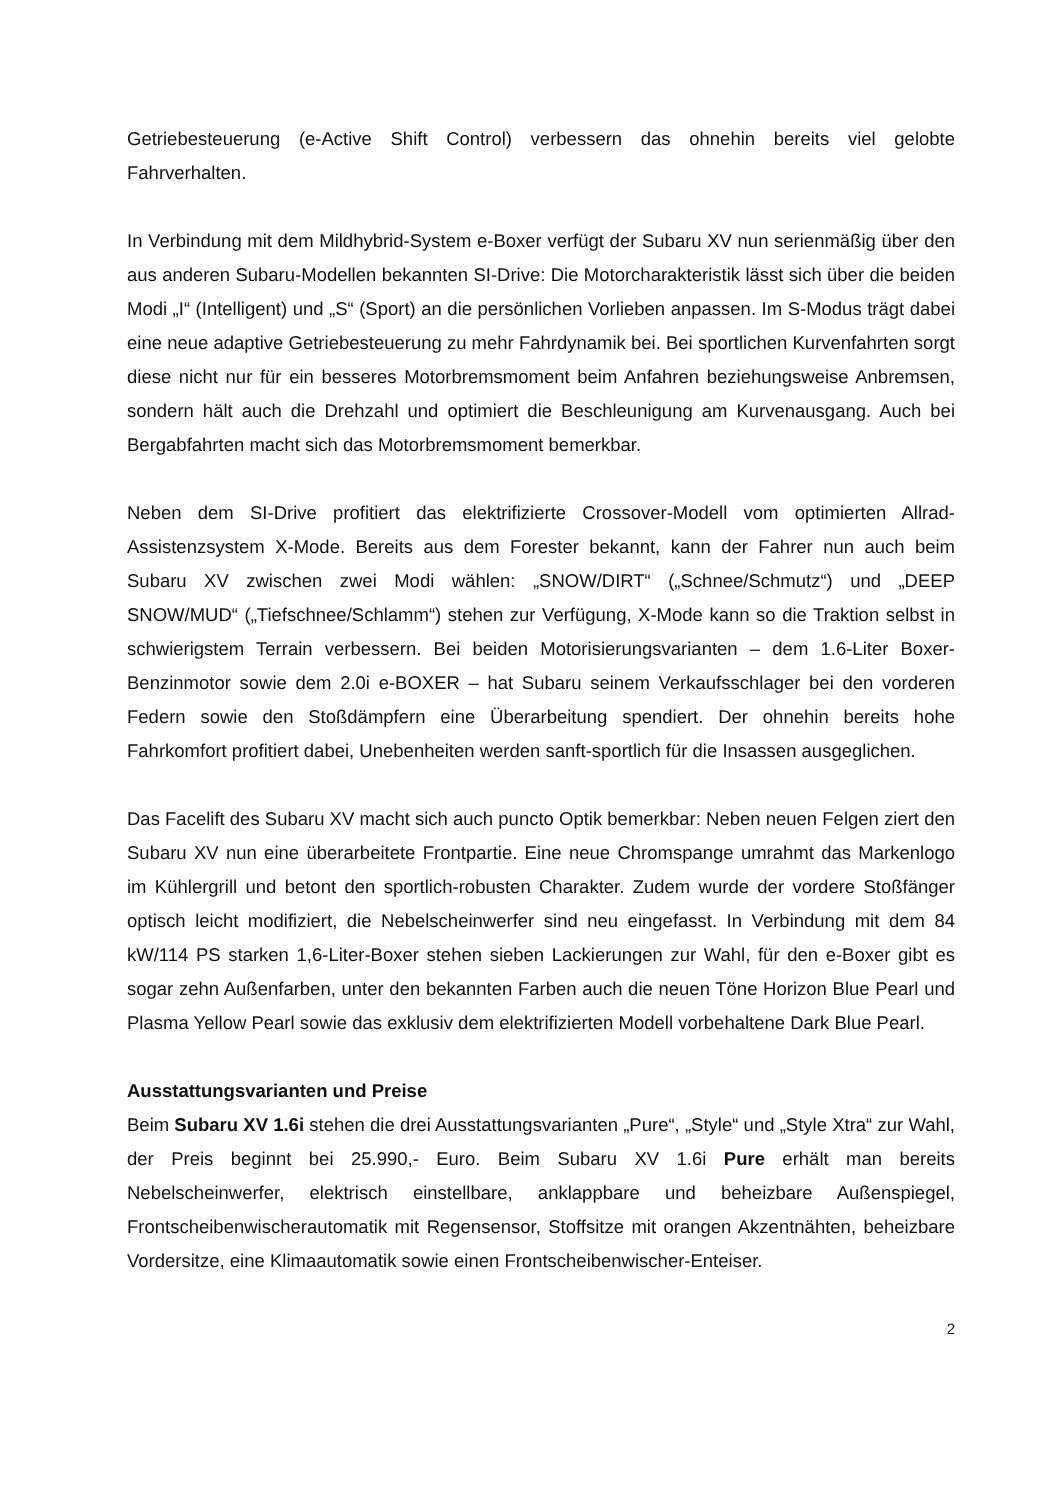Getriebesteuerung (e-Active Shift Control) verbessern das ohnehin bereits viel gelobte Fahrverhalten.
In Verbindung mit dem Mildhybrid-System e-Boxer verfügt der Subaru XV nun serienmäßig über den aus anderen Subaru-Modellen bekannten SI-Drive: Die Motorcharakteristik lässt sich über die beiden Modi „I“ (Intelligent) und „S“ (Sport) an die persönlichen Vorlieben anpassen. Im S-Modus trägt dabei eine neue adaptive Getriebesteuerung zu mehr Fahrdynamik bei. Bei sportlichen Kurvenfahrten sorgt diese nicht nur für ein besseres Motorbremsmoment beim Anfahren beziehungsweise Anbremsen, sondern hält auch die Drehzahl und optimiert die Beschleunigung am Kurvenausgang. Auch bei Bergabfahrten macht sich das Motorbremsmoment bemerkbar.
Neben dem SI-Drive profitiert das elektrifizierte Crossover-Modell vom optimierten Allrad-Assistenzsystem X-Mode. Bereits aus dem Forester bekannt, kann der Fahrer nun auch beim Subaru XV zwischen zwei Modi wählen: „SNOW/DIRT“ („Schnee/Schmutz“) und „DEEP SNOW/MUD“ („Tiefschnee/Schlamm“) stehen zur Verfügung, X-Mode kann so die Traktion selbst in schwierigstem Terrain verbessern. Bei beiden Motorisierungsvarianten – dem 1.6-Liter Boxer-Benzinmotor sowie dem 2.0i e-BOXER – hat Subaru seinem Verkaufsschlager bei den vorderen Federn sowie den Stoßdämpfern eine Überarbeitung spendiert. Der ohnehin bereits hohe Fahrkomfort profitiert dabei, Unebenheiten werden sanft-sportlich für die Insassen ausgeglichen.
Das Facelift des Subaru XV macht sich auch puncto Optik bemerkbar: Neben neuen Felgen ziert den Subaru XV nun eine überarbeitete Frontpartie. Eine neue Chromspange umrahmt das Markenlogo im Kühlergrill und betont den sportlich-robusten Charakter. Zudem wurde der vordere Stoßfänger optisch leicht modifiziert, die Nebelscheinwerfer sind neu eingefasst. In Verbindung mit dem 84 kW/114 PS starken 1,6-Liter-Boxer stehen sieben Lackierungen zur Wahl, für den e-Boxer gibt es sogar zehn Außenfarben, unter den bekannten Farben auch die neuen Töne Horizon Blue Pearl und Plasma Yellow Pearl sowie das exklusiv dem elektrifizierten Modell vorbehaltene Dark Blue Pearl.
Ausstattungsvarianten und Preise
Beim Subaru XV 1.6i stehen die drei Ausstattungsvarianten „Pure“, „Style“ und „Style Xtra“ zur Wahl, der Preis beginnt bei 25.990,- Euro. Beim Subaru XV 1.6i Pure erhält man bereits Nebelscheinwerfer, elektrisch einstellbare, anklappbare und beheizbare Außenspiegel, Frontscheibenwischerautomatik mit Regensensor, Stoffsitze mit orangen Akzentnähten, beheizbare Vordersitze, eine Klimaautomatik sowie einen Frontscheibenwischer-Enteiser.
2